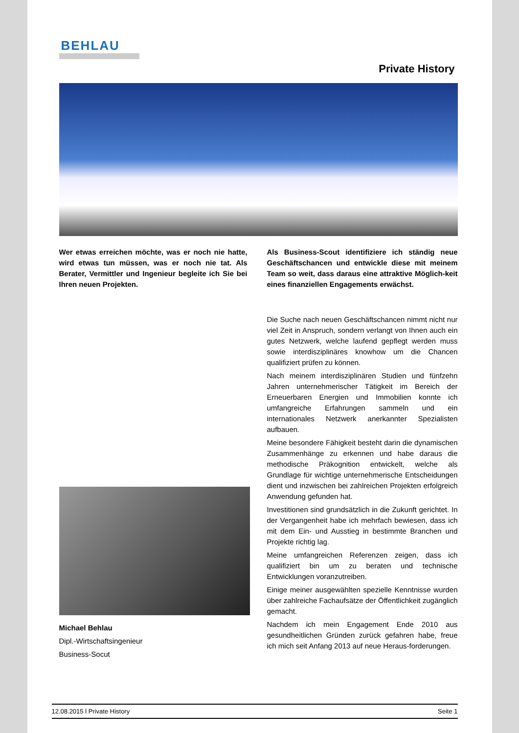BEHLAU
Private History
Wer etwas erreichen möchte, was er noch nie hatte, wird etwas tun müssen, was er noch nie tat. Als Berater, Vermittler und Ingenieur begleite ich Sie bei Ihren neuen Projekten.
Michael Behlau
Dipl.-Wirtschaftsingenieur
Business-Socut
Als Business-Scout identifiziere ich ständig neue Geschäftschancen und entwickle diese mit meinem Team so weit, dass daraus eine attraktive Möglich-keit eines finanziellen Engagements erwächst.
Die Suche nach neuen Geschäftschancen nimmt nicht nur viel Zeit in Anspruch, sondern verlangt von Ihnen auch ein gutes Netzwerk, welche laufend gepflegt werden muss sowie interdisziplinäres knowhow um die Chancen qualifiziert prüfen zu können.
Nach meinem interdisziplinären Studien und fünfzehn Jahren unternehmerischer Tätigkeit im Bereich der Erneuerbaren Energien und Immobilien konnte ich umfangreiche Erfahrungen sammeln und ein internationales Netzwerk anerkannter Spezialisten aufbauen.
Meine besondere Fähigkeit besteht darin die dynamischen Zusammenhänge zu erkennen und habe daraus die methodische Präkognition entwickelt, welche als Grundlage für wichtige unternehmerische Entscheidungen dient und inzwischen bei zahlreichen Projekten erfolgreich Anwendung gefunden hat.
Investitionen sind grundsätzlich in die Zukunft gerichtet. In der Vergangenheit habe ich mehrfach bewiesen, dass ich mit dem Ein- und Ausstieg in bestimmte Branchen und Projekte richtig lag.
Meine umfangreichen Referenzen zeigen, dass ich qualifiziert bin um zu beraten und technische Entwicklungen voranzutreiben.
Einige meiner ausgewählten spezielle Kenntnisse wurden über zahlreiche Fachaufsätze der Öffentlichkeit zugänglich gemacht.
Nachdem ich mein Engagement Ende 2010 aus gesundheitlichen Gründen zurück gefahren habe, freue ich mich seit Anfang 2013 auf neue Heraus-forderungen.
12.08.2015 l Private History Seite 1